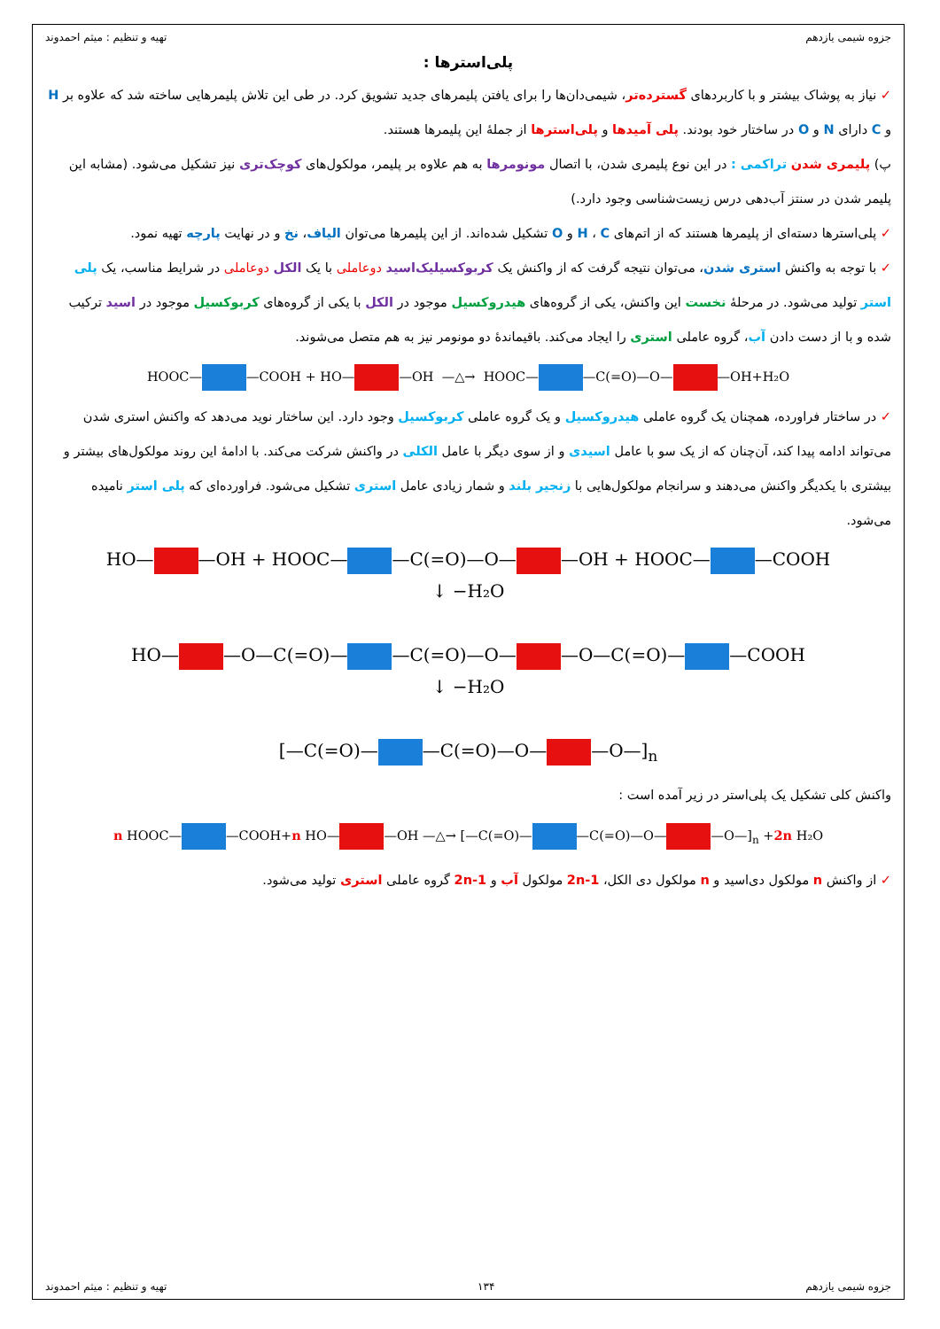جزوه شیمی یازدهم تهیه و تنظیم : میثم احمدوند
پلی‌استرها :
✓ نیاز به پوشاک بیشتر و با کاربردهای گسترده‌تر، شیمی‌دان‌ها را برای یافتن پلیمرهای جدید تشویق کرد. در طی این تلاش پلیمرهایی ساخته شد که علاوه بر H و C دارای N و O در ساختار خود بودند. پلی آمیدها و پلی‌استرها از جملهٔ این پلیمرها هستند.
پ) پلیمری شدن تراکمی : در این نوع پلیمری شدن، با اتصال مونومرها به هم علاوه بر پلیمر، مولکول‌های کوچک‌تری نیز تشکیل می‌شود. (مشابه این پلیمر شدن در سنتز آب‌دهی درس زیست‌شناسی وجود دارد.)
✓ پلی‌استرها دسته‌ای از پلیمرها هستند که از اتم‌های H ، C و O تشکیل شده‌اند. از این پلیمرها می‌توان الیاف، نخ و در نهایت پارچه تهیه نمود.
✓ با توجه به واکنش استری شدن، می‌توان نتیجه گرفت که از واکنش یک کربوکسیلیک‌اسید دوعاملی با یک الکل دوعاملی در شرایط مناسب، یک پلی استر تولید می‌شود. در مرحلهٔ نخست این واکنش، یکی از گروه‌های هیدروکسیل موجود در الکل با یکی از گروه‌های کربوکسیل موجود در اسید ترکیب شده و با از دست دادن آب، گروه عاملی استری را ایجاد می‌کند. باقیماندهٔ دو مونومر نیز به هم متصل می‌شوند.
HOOC— —COOH + HO— —OH —△→ HOOC— —C(=O)—O— —OH+H₂O
✓ در ساختار فراورده، همچنان یک گروه عاملی هیدروکسیل و یک گروه عاملی کربوکسیل وجود دارد. این ساختار نوید می‌دهد که واکنش استری شدن می‌تواند ادامه پیدا کند، آن‌چنان که از یک سو با عامل اسیدی و از سوی دیگر با عامل الکلی در واکنش شرکت می‌کند. با ادامهٔ این روند مولکول‌های بیشتر و بیشتری با یکدیگر واکنش می‌دهند و سرانجام مولکول‌هایی با زنجیر بلند و شمار زیادی عامل استری تشکیل می‌شود. فراورده‌ای که پلی استر نامیده می‌شود.
HO— —OH + HOOC— —C(=O)—O— —OH + HOOC— —COOH
↓ −H₂O
HO— —O—C(=O)— —C(=O)—O— —O—C(=O)— —COOH
↓ −H₂O
[—C(=O)— —C(=O)—O— —O—]<sub>n</sub>
واکنش کلی تشکیل یک پلی‌استر در زیر آمده است :
n HOOC— —COOH+n HO— —OH —△→ [—C(=O)— —C(=O)—O— —O—]<sub>n</sub> +2n H₂O
✓ از واکنش n مولکول دی‌اسید و n مولکول دی الکل، 2n-1 مولکول آب و 2n-1 گروه عاملی استری تولید می‌شود.
جزوه شیمی یازدهم ۱۳۴ تهیه و تنظیم : میثم احمدوند